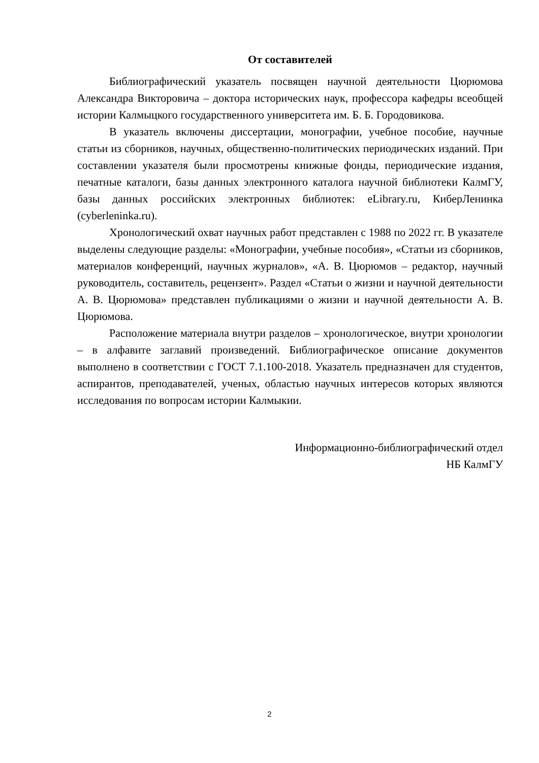От составителей
Библиографический указатель посвящен научной деятельности Цюрюмова Александра Викторовича – доктора исторических наук, профессора кафедры всеобщей истории Калмыцкого государственного университета им. Б. Б. Городовикова.
В указатель включены диссертации, монографии, учебное пособие, научные статьи из сборников, научных, общественно-политических периодических изданий. При составлении указателя были просмотрены книжные фонды, периодические издания, печатные каталоги, базы данных электронного каталога научной библиотеки КалмГУ, базы данных российских электронных библиотек: eLibrary.ru, КиберЛенинка (cyberleninka.ru).
Хронологический охват научных работ представлен с 1988 по 2022 гг. В указателе выделены следующие разделы: «Монографии, учебные пособия», «Статьи из сборников, материалов конференций, научных журналов», «А. В. Цюрюмов – редактор, научный руководитель, составитель, рецензент». Раздел «Статьи о жизни и научной деятельности А. В. Цюрюмова» представлен публикациями о жизни и научной деятельности А. В. Цюрюмова.
Расположение материала внутри разделов – хронологическое, внутри хронологии – в алфавите заглавий произведений. Библиографическое описание документов выполнено в соответствии с ГОСТ 7.1.100-2018. Указатель предназначен для студентов, аспирантов, преподавателей, ученых, областью научных интересов которых являются исследования по вопросам истории Калмыкии.
Информационно-библиографический отдел
НБ КалмГУ
2